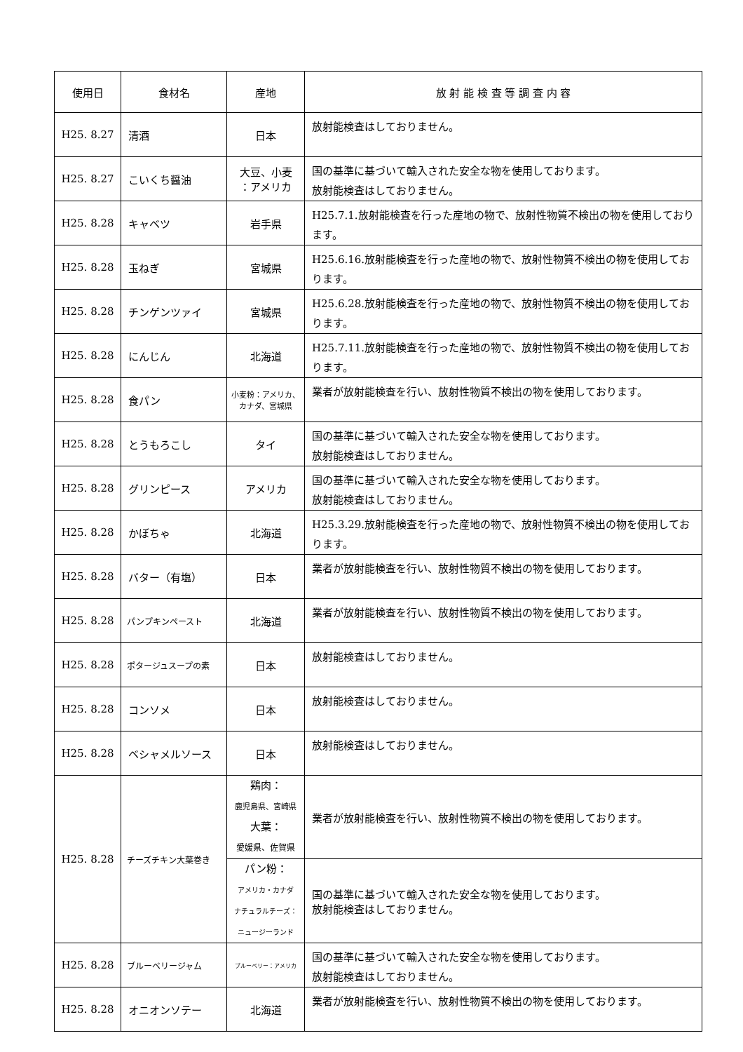| 使用日 | 食材名 | 産地 | 放 射 能 検 査 等 調 査 内 容 |
| --- | --- | --- | --- |
| H25. 8.27 | 清酒 | 日本 | 放射能検査はしておりません。 |
| H25. 8.27 | こいくち醤油 | 大豆、小麦 ：アメリカ | 国の基準に基づいて輸入された安全な物を使用しております。 放射能検査はしておりません。 |
| H25. 8.28 | キャベツ | 岩手県 | H25.7.1.放射能検査を行った産地の物で、放射性物質不検出の物を使用しております。 |
| H25. 8.28 | 玉ねぎ | 宮城県 | H25.6.16.放射能検査を行った産地の物で、放射性物質不検出の物を使用しております。 |
| H25. 8.28 | チンゲンツァイ | 宮城県 | H25.6.28.放射能検査を行った産地の物で、放射性物質不検出の物を使用しております。 |
| H25. 8.28 | にんじん | 北海道 | H25.7.11.放射能検査を行った産地の物で、放射性物質不検出の物を使用しております。 |
| H25. 8.28 | 食パン | 小麦粉：アメリカ、 カナダ、宮城県 | 業者が放射能検査を行い、放射性物質不検出の物を使用しております。 |
| H25. 8.28 | とうもろこし | タイ | 国の基準に基づいて輸入された安全な物を使用しております。 放射能検査はしておりません。 |
| H25. 8.28 | グリンピース | アメリカ | 国の基準に基づいて輸入された安全な物を使用しております。 放射能検査はしておりません。 |
| H25. 8.28 | かぼちゃ | 北海道 | H25.3.29.放射能検査を行った産地の物で、放射性物質不検出の物を使用しております。 |
| H25. 8.28 | バター（有塩） | 日本 | 業者が放射能検査を行い、放射性物質不検出の物を使用しております。 |
| H25. 8.28 | パンプキンペースト | 北海道 | 業者が放射能検査を行い、放射性物質不検出の物を使用しております。 |
| H25. 8.28 | ポタージュスープの素 | 日本 | 放射能検査はしておりません。 |
| H25. 8.28 | コンソメ | 日本 | 放射能検査はしておりません。 |
| H25. 8.28 | ベシャメルソース | 日本 | 放射能検査はしておりません。 |
| H25. 8.28 | チーズチキン大葉巻き | 鶏肉： 鹿児島県、宮崎県 大葉： 愛媛県、佐賀県 | 業者が放射能検査を行い、放射性物質不検出の物を使用しております。 |
| | | パン粉： アメリカ・カナダ ナチュラルチーズ： ニュージーランド | 国の基準に基づいて輸入された安全な物を使用しております。 放射能検査はしておりません。 |
| H25. 8.28 | ブルーベリージャム | ブルーベリー：アメリカ | 国の基準に基づいて輸入された安全な物を使用しております。 放射能検査はしておりません。 |
| H25. 8.28 | オニオンソテー | 北海道 | 業者が放射能検査を行い、放射性物質不検出の物を使用しております。 |